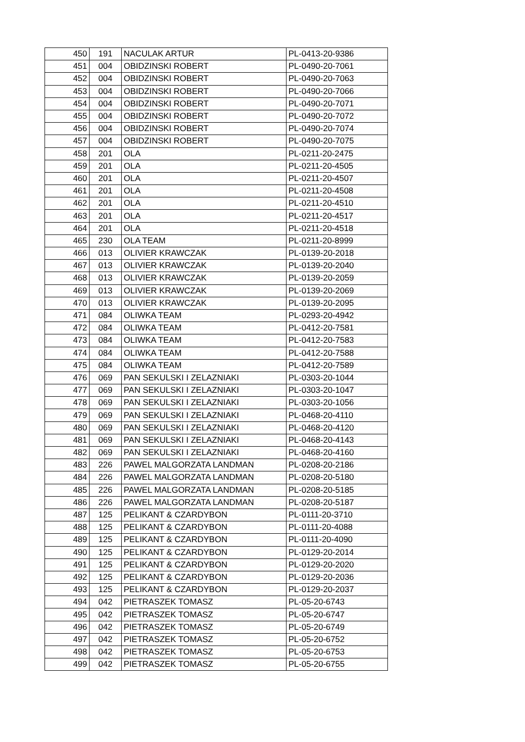| 450 | 191 | NACULAK ARTUR | PL-0413-20-9386 |
| 451 | 004 | OBIDZINSKI ROBERT | PL-0490-20-7061 |
| 452 | 004 | OBIDZINSKI ROBERT | PL-0490-20-7063 |
| 453 | 004 | OBIDZINSKI ROBERT | PL-0490-20-7066 |
| 454 | 004 | OBIDZINSKI ROBERT | PL-0490-20-7071 |
| 455 | 004 | OBIDZINSKI ROBERT | PL-0490-20-7072 |
| 456 | 004 | OBIDZINSKI ROBERT | PL-0490-20-7074 |
| 457 | 004 | OBIDZINSKI ROBERT | PL-0490-20-7075 |
| 458 | 201 | OLA | PL-0211-20-2475 |
| 459 | 201 | OLA | PL-0211-20-4505 |
| 460 | 201 | OLA | PL-0211-20-4507 |
| 461 | 201 | OLA | PL-0211-20-4508 |
| 462 | 201 | OLA | PL-0211-20-4510 |
| 463 | 201 | OLA | PL-0211-20-4517 |
| 464 | 201 | OLA | PL-0211-20-4518 |
| 465 | 230 | OLA TEAM | PL-0211-20-8999 |
| 466 | 013 | OLIVIER KRAWCZAK | PL-0139-20-2018 |
| 467 | 013 | OLIVIER KRAWCZAK | PL-0139-20-2040 |
| 468 | 013 | OLIVIER KRAWCZAK | PL-0139-20-2059 |
| 469 | 013 | OLIVIER KRAWCZAK | PL-0139-20-2069 |
| 470 | 013 | OLIVIER KRAWCZAK | PL-0139-20-2095 |
| 471 | 084 | OLIWKA TEAM | PL-0293-20-4942 |
| 472 | 084 | OLIWKA TEAM | PL-0412-20-7581 |
| 473 | 084 | OLIWKA TEAM | PL-0412-20-7583 |
| 474 | 084 | OLIWKA TEAM | PL-0412-20-7588 |
| 475 | 084 | OLIWKA TEAM | PL-0412-20-7589 |
| 476 | 069 | PAN SEKULSKI I ZELAZNIAKI | PL-0303-20-1044 |
| 477 | 069 | PAN SEKULSKI I ZELAZNIAKI | PL-0303-20-1047 |
| 478 | 069 | PAN SEKULSKI I ZELAZNIAKI | PL-0303-20-1056 |
| 479 | 069 | PAN SEKULSKI I ZELAZNIAKI | PL-0468-20-4110 |
| 480 | 069 | PAN SEKULSKI I ZELAZNIAKI | PL-0468-20-4120 |
| 481 | 069 | PAN SEKULSKI I ZELAZNIAKI | PL-0468-20-4143 |
| 482 | 069 | PAN SEKULSKI I ZELAZNIAKI | PL-0468-20-4160 |
| 483 | 226 | PAWEL MALGORZATA LANDMAN | PL-0208-20-2186 |
| 484 | 226 | PAWEL MALGORZATA LANDMAN | PL-0208-20-5180 |
| 485 | 226 | PAWEL MALGORZATA LANDMAN | PL-0208-20-5185 |
| 486 | 226 | PAWEL MALGORZATA LANDMAN | PL-0208-20-5187 |
| 487 | 125 | PELIKANT & CZARDYBON | PL-0111-20-3710 |
| 488 | 125 | PELIKANT & CZARDYBON | PL-0111-20-4088 |
| 489 | 125 | PELIKANT & CZARDYBON | PL-0111-20-4090 |
| 490 | 125 | PELIKANT & CZARDYBON | PL-0129-20-2014 |
| 491 | 125 | PELIKANT & CZARDYBON | PL-0129-20-2020 |
| 492 | 125 | PELIKANT & CZARDYBON | PL-0129-20-2036 |
| 493 | 125 | PELIKANT & CZARDYBON | PL-0129-20-2037 |
| 494 | 042 | PIETRASZEK TOMASZ | PL-05-20-6743 |
| 495 | 042 | PIETRASZEK TOMASZ | PL-05-20-6747 |
| 496 | 042 | PIETRASZEK TOMASZ | PL-05-20-6749 |
| 497 | 042 | PIETRASZEK TOMASZ | PL-05-20-6752 |
| 498 | 042 | PIETRASZEK TOMASZ | PL-05-20-6753 |
| 499 | 042 | PIETRASZEK TOMASZ | PL-05-20-6755 |